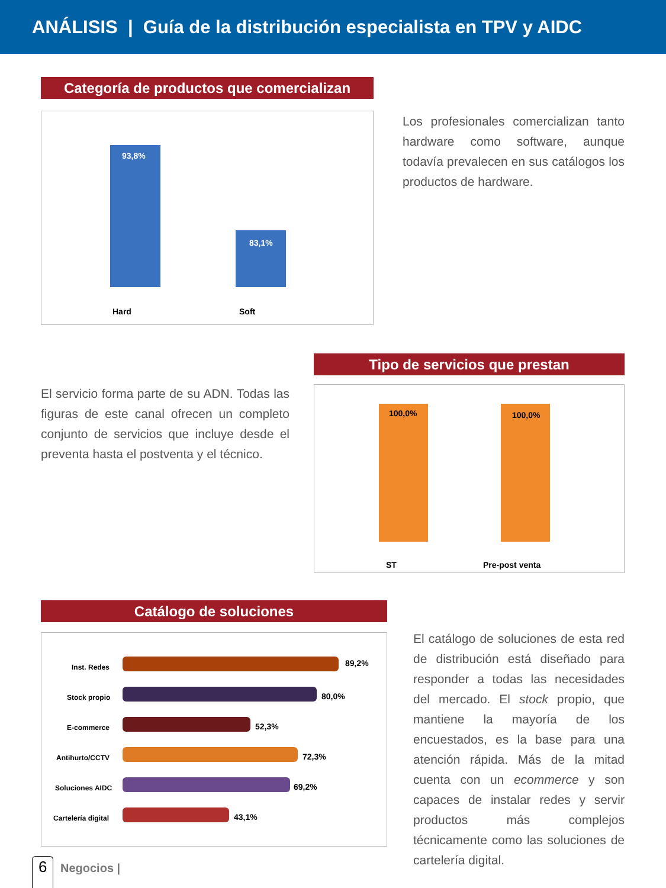ANÁLISIS | Guía de la distribución especialista en TPV y AIDC
Categoría de productos que comercializan
93,8%
83,1%
Hard Soft
Los profesionales comercializan tanto hardware como software, aunque todavía prevalecen en sus catálogos los productos de hardware.
El servicio forma parte de su ADN. Todas las figuras de este canal ofrecen un completo conjunto de servicios que incluye desde el preventa hasta el postventa y el técnico.
Tipo de servicios que prestan
100,0% 100,0%
ST Pre-post venta
Catálogo de soluciones
Inst. Redes 89,2%
Stock propio 80,0%
E-commerce 52,3%
Antihurto/CCTV 72,3%
Soluciones AIDC 69,2%
Cartelería digital 43,1%
El catálogo de soluciones de esta red de distribución está diseñado para responder a todas las necesidades del mercado. El stock propio, que mantiene la mayoría de los encuestados, es la base para una atención rápida. Más de la mitad cuenta con un ecommerce y son capaces de instalar redes y servir productos más complejos técnicamente como las soluciones de cartelería digital.
6 Negocios |